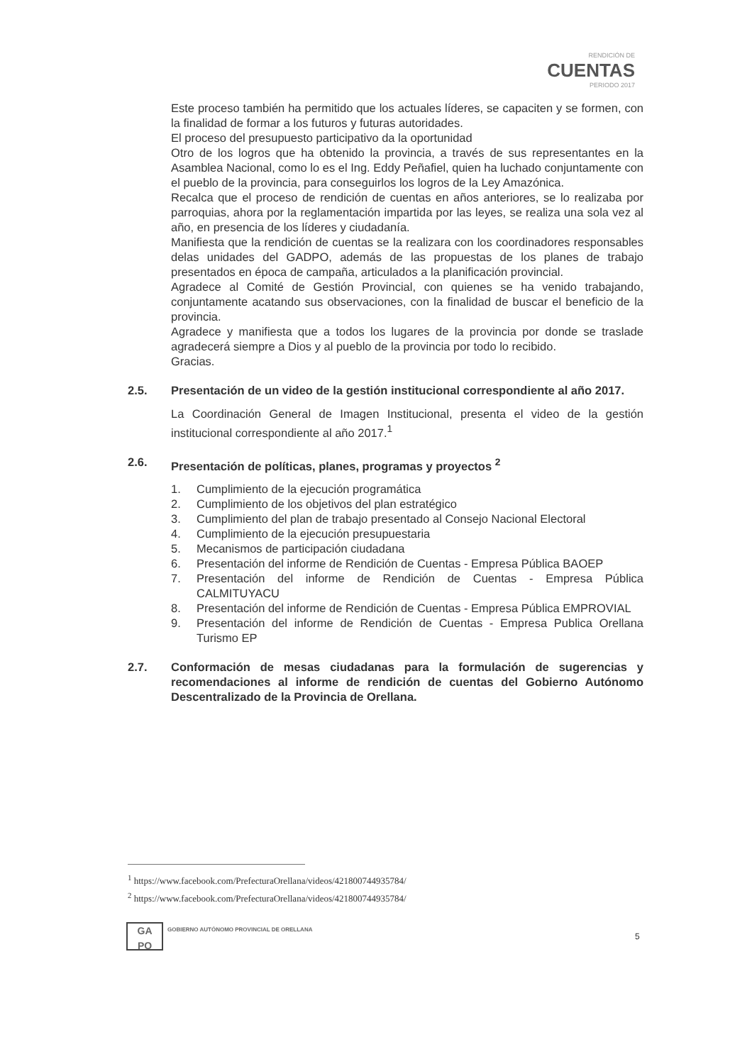RENDICIÓN DE
CUENTAS
PERIODO 2017
Este proceso también ha permitido que los actuales líderes, se capaciten y se formen, con la finalidad de formar a los futuros y futuras autoridades.
El proceso del presupuesto participativo da la oportunidad
Otro de los logros que ha obtenido la provincia, a través de sus representantes en la Asamblea Nacional, como lo es el Ing. Eddy Peñafiel, quien ha luchado conjuntamente con el pueblo de la provincia, para conseguirlos los logros de la Ley Amazónica.
Recalca que el proceso de rendición de cuentas en años anteriores, se lo realizaba por parroquias, ahora por la reglamentación impartida por las leyes, se realiza una sola vez al año, en presencia de los líderes y ciudadanía.
Manifiesta que la rendición de cuentas se la realizara con los coordinadores responsables delas unidades del GADPO, además de las propuestas de los planes de trabajo presentados en época de campaña, articulados a la planificación provincial.
Agradece al Comité de Gestión Provincial, con quienes se ha venido trabajando, conjuntamente acatando sus observaciones, con la finalidad de buscar el beneficio de la provincia.
Agradece y manifiesta que a todos los lugares de la provincia por donde se traslade agradecerá siempre a Dios y al pueblo de la provincia por todo lo recibido.
Gracias.
2.5. Presentación de un video de la gestión institucional correspondiente al año 2017.
La Coordinación General de Imagen Institucional, presenta el video de la gestión institucional correspondiente al año 2017.<sup>1</sup>
2.6. Presentación de políticas, planes, programas y proyectos <sup>2</sup>
1. Cumplimiento de la ejecución programática
2. Cumplimiento de los objetivos del plan estratégico
3. Cumplimiento del plan de trabajo presentado al Consejo Nacional Electoral
4. Cumplimiento de la ejecución presupuestaria
5. Mecanismos de participación ciudadana
6. Presentación del informe de Rendición de Cuentas - Empresa Pública BAOEP
7. Presentación del informe de Rendición de Cuentas - Empresa Pública CALMITUYACU
8. Presentación del informe de Rendición de Cuentas - Empresa Pública EMPROVIAL
9. Presentación del informe de Rendición de Cuentas - Empresa Publica Orellana Turismo EP
2.7. Conformación de mesas ciudadanas para la formulación de sugerencias y recomendaciones al informe de rendición de cuentas del Gobierno Autónomo Descentralizado de la Provincia de Orellana.
<sup>1</sup> https://www.facebook.com/PrefecturaOrellana/videos/421800744935784/
<sup>2</sup> https://www.facebook.com/PrefecturaOrellana/videos/421800744935784/
GA
PO
GOBIERNO AUTÓNOMO PROVINCIAL DE ORELLANA
5